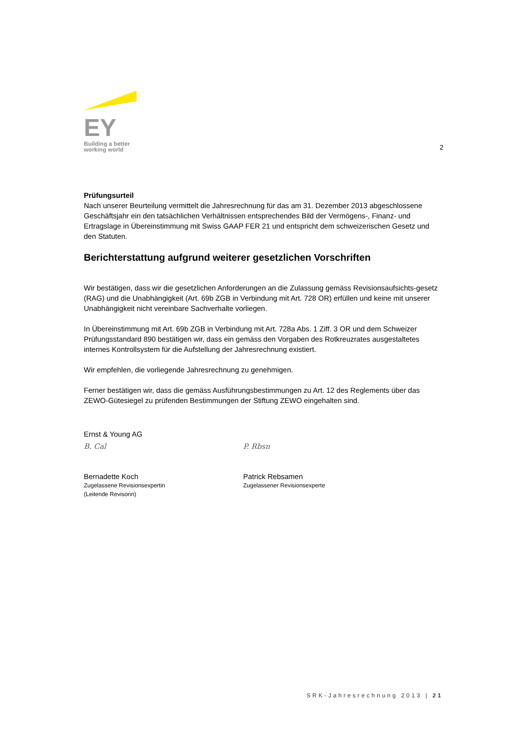EY
Building a better
working world
2
Prüfungsurteil
Nach unserer Beurteilung vermittelt die Jahresrechnung für das am 31. Dezember 2013 abgeschlossene Geschäftsjahr ein den tatsächlichen Verhältnissen entsprechendes Bild der Vermögens-, Finanz- und Ertragslage in Übereinstimmung mit Swiss GAAP FER 21 und entspricht dem schweizerischen Gesetz und den Statuten.
Berichterstattung aufgrund weiterer gesetzlichen Vorschriften
Wir bestätigen, dass wir die gesetzlichen Anforderungen an die Zulassung gemäss Revisionsaufsichts-gesetz (RAG) und die Unabhängigkeit (Art. 69b ZGB in Verbindung mit Art. 728 OR) erfüllen und keine mit unserer Unabhängigkeit nicht vereinbare Sachverhalte vorliegen.
In Übereinstimmung mit Art. 69b ZGB in Verbindung mit Art. 728a Abs. 1 Ziff. 3 OR und dem Schweizer Prüfungsstandard 890 bestätigen wir, dass ein gemäss den Vorgaben des Rotkreuzrates ausgestaltetes internes Kontrollsystem für die Aufstellung der Jahresrechnung existiert.
Wir empfehlen, die vorliegende Jahresrechnung zu genehmigen.
Ferner bestätigen wir, dass die gemäss Ausführungsbestimmungen zu Art. 12 des Reglements über das ZEWO-Gütesiegel zu prüfenden Bestimmungen der Stiftung ZEWO eingehalten sind.
Ernst & Young AG
B. Cal
Bernadette Koch
Zugelassene Revisionsexpertin
(Leitende Revisorin)
P. Rbsn
Patrick Rebsamen
Zugelassener Revisionsexperte
SRK-Jahresrechnung 2013 | 21